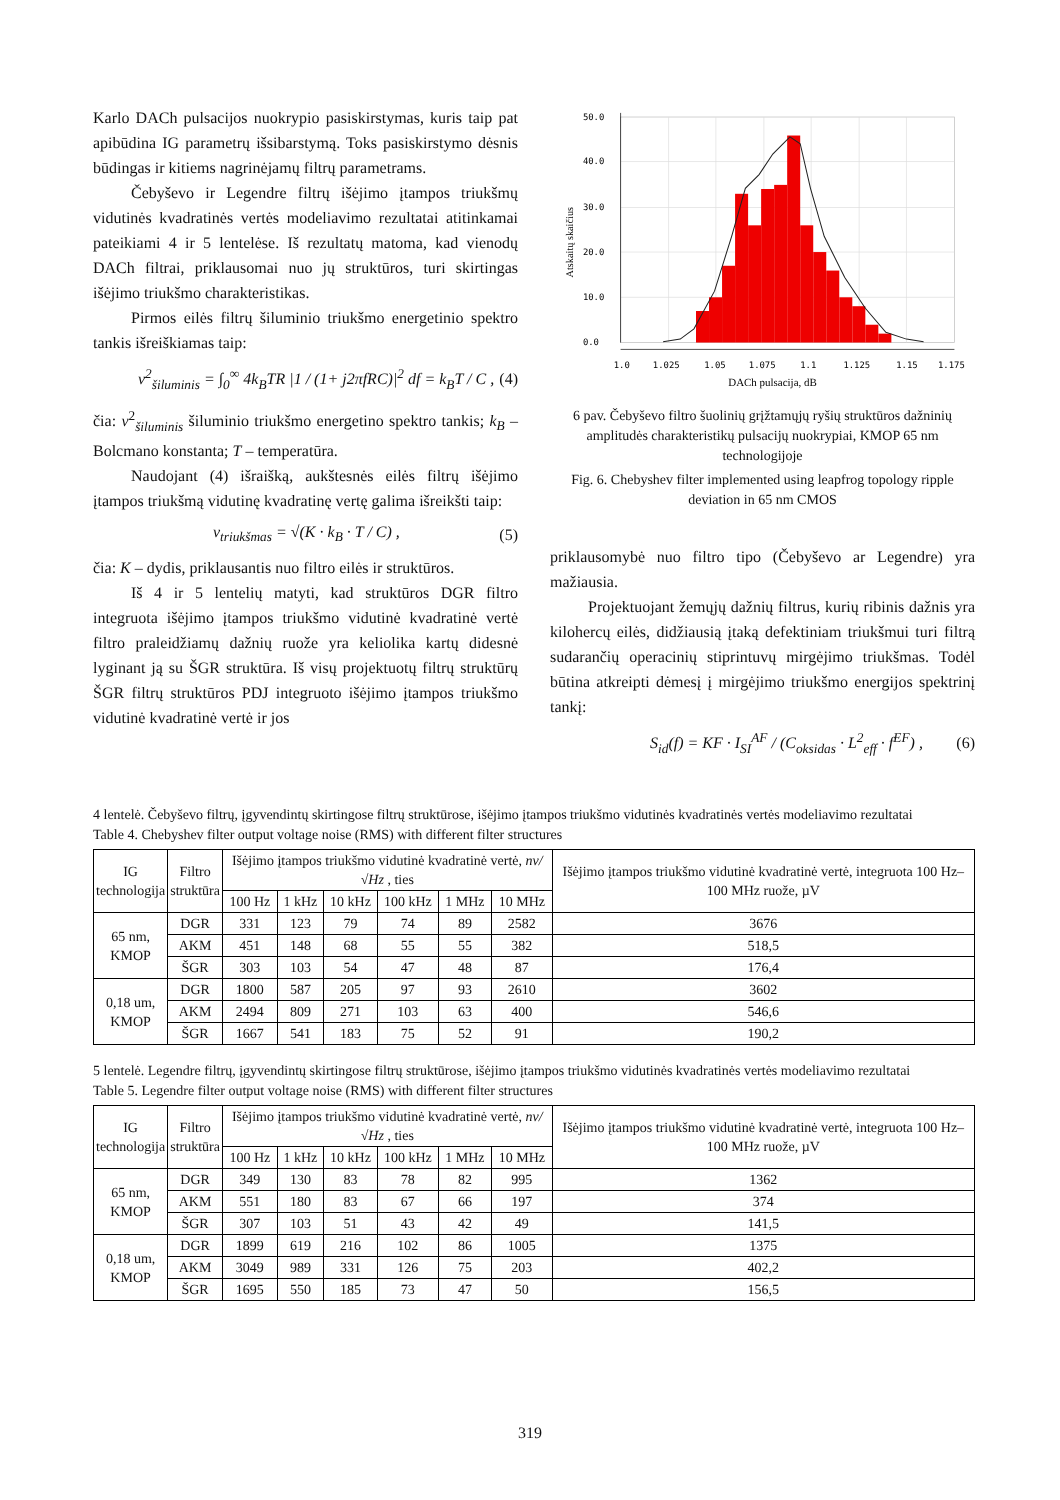Karlo DACh pulsacijos nuokrypio pasiskirstymas, kuris taip pat apibūdina IG parametrų išsibarstymą. Toks pasiskirstymo dėsnis būdingas ir kitiems nagrinėjamų filtrų parametrams.
Čebyševo ir Legendre filtrų išėjimo įtampos triukšmų vidutinės kvadratinės vertės modeliavimo rezultatai atitinkamai pateikiami 4 ir 5 lentelėse. Iš rezultatų matoma, kad vienodų DACh filtrai, priklausomai nuo jų struktūros, turi skirtingas išėjimo triukšmo charakteristikas.
Pirmos eilės filtrų šiluminio triukšmo energetinio spektro tankis išreiškiamas taip:
v<sup>2</sup><sub>šiluminis</sub> = ∫<sub>0</sub><sup>∞</sup> 4k<sub>B</sub>TR |1 / (1+ j2πfRC)|<sup>2</sup> df = k<sub>B</sub>T / C , (4)
čia: v<sup>2</sup><sub>šiluminis</sub> šiluminio triukšmo energetino spektro tankis; k<sub>B</sub> – Bolcmano konstanta; T – temperatūra.
Naudojant (4) išraišką, aukštesnės eilės filtrų išėjimo įtampos triukšmą vidutinę kvadratinę vertę galima išreikšti taip:
v<sub>triukšmas</sub> = √(K · k<sub>B</sub> · T / C) , (5)
čia: K – dydis, priklausantis nuo filtro eilės ir struktūros.
Iš 4 ir 5 lentelių matyti, kad struktūros DGR filtro integruota išėjimo įtampos triukšmo vidutinė kvadratinė vertė filtro praleidžiamų dažnių ruože yra keliolika kartų didesnė lyginant ją su ŠGR struktūra. Iš visų projektuotų filtrų struktūrų ŠGR filtrų struktūros PDJ integruoto išėjimo įtampos triukšmo vidutinė kvadratinė vertė ir jos
50.0
40.0
30.0
20.0
10.0
0.0
1.0
1.025
1.05
1.075
1.1
1.125
1.15
1.175
DACh pulsacija, dB
Atskaitų skaičius
6 pav. Čebyševo filtro šuolinių grįžtamųjų ryšių struktūros dažninių amplitudės charakteristikų pulsacijų nuokrypiai, KMOP 65 nm technologijoje
Fig. 6. Chebyshev filter implemented using leapfrog topology ripple deviation in 65 nm CMOS
priklausomybė nuo filtro tipo (Čebyševo ar Legendre) yra mažiausia.
Projektuojant žemųjų dažnių filtrus, kurių ribinis dažnis yra kilohercų eilės, didžiausią įtaką defektiniam triukšmui turi filtrą sudarančių operacinių stiprintuvų mirgėjimo triukšmas. Todėl būtina atkreipti dėmesį į mirgėjimo triukšmo energijos spektrinį tankį:
S<sub>id</sub>(f) = KF · I<sub>SI</sub><sup>AF</sup> / (C<sub>oksidas</sub> · L<sup>2</sup><sub>eff</sub> · f<sup>EF</sup>) , (6)
4 lentelė. Čebyševo filtrų, įgyvendintų skirtingose filtrų struktūrose, išėjimo įtampos triukšmo vidutinės kvadratinės vertės modeliavimo rezultatai
Table 4. Chebyshev filter output voltage noise (RMS) with different filter structures
| IG technologija | Filtro struktūra | Išėjimo įtampos triukšmo vidutinė kvadratinė vertė, nv/√Hz , ties | | | | | | Išėjimo įtampos triukšmo vidutinė kvadratinė vertė, integruota 100 Hz–100 MHz ruože, µV |
| --- | --- | --- | --- | --- | --- | --- | --- | --- |
| | | 100 Hz | 1 kHz | 10 kHz | 100 kHz | 1 MHz | 10 MHz | |
| 65 nm, KMOP | DGR | 331 | 123 | 79 | 74 | 89 | 2582 | 3676 |
| | AKM | 451 | 148 | 68 | 55 | 55 | 382 | 518,5 |
| | ŠGR | 303 | 103 | 54 | 47 | 48 | 87 | 176,4 |
| 0,18 um, KMOP | DGR | 1800 | 587 | 205 | 97 | 93 | 2610 | 3602 |
| | AKM | 2494 | 809 | 271 | 103 | 63 | 400 | 546,6 |
| | ŠGR | 1667 | 541 | 183 | 75 | 52 | 91 | 190,2 |
5 lentelė. Legendre filtrų, įgyvendintų skirtingose filtrų struktūrose, išėjimo įtampos triukšmo vidutinės kvadratinės vertės modeliavimo rezultatai
Table 5. Legendre filter output voltage noise (RMS) with different filter structures
| IG technologija | Filtro struktūra | Išėjimo įtampos triukšmo vidutinė kvadratinė vertė, nv/√Hz , ties | | | | | | Išėjimo įtampos triukšmo vidutinė kvadratinė vertė, integruota 100 Hz–100 MHz ruože, µV |
| --- | --- | --- | --- | --- | --- | --- | --- | --- |
| | | 100 Hz | 1 kHz | 10 kHz | 100 kHz | 1 MHz | 10 MHz | |
| 65 nm, KMOP | DGR | 349 | 130 | 83 | 78 | 82 | 995 | 1362 |
| | AKM | 551 | 180 | 83 | 67 | 66 | 197 | 374 |
| | ŠGR | 307 | 103 | 51 | 43 | 42 | 49 | 141,5 |
| 0,18 um, KMOP | DGR | 1899 | 619 | 216 | 102 | 86 | 1005 | 1375 |
| | AKM | 3049 | 989 | 331 | 126 | 75 | 203 | 402,2 |
| | ŠGR | 1695 | 550 | 185 | 73 | 47 | 50 | 156,5 |
319